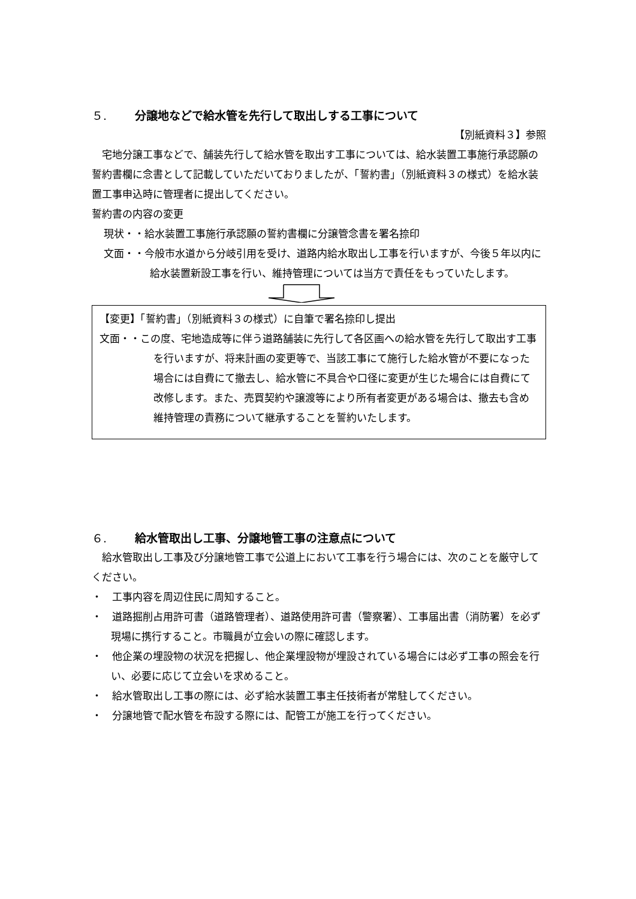５. 分譲地などで給水管を先行して取出しする工事について
【別紙資料３】参照
　宅地分譲工事などで、舗装先行して給水管を取出す工事については、給水装置工事施行承認願の誓約書欄に念書として記載していただいておりましたが、「誓約書」（別紙資料３の様式）を給水装置工事申込時に管理者に提出してください。
誓約書の内容の変更
現状・・給水装置工事施行承認願の誓約書欄に分譲管念書を署名捺印
文面・・今般市水道から分岐引用を受け、道路内給水取出し工事を行いますが、今後５年以内に給水装置新設工事を行い、維持管理については当方で責任をもっていたします。
【変更】「誓約書」（別紙資料３の様式）に自筆で署名捺印し提出
文面・・この度、宅地造成等に伴う道路舗装に先行して各区画への給水管を先行して取出す工事を行いますが、将来計画の変更等で、当該工事にて施行した給水管が不要になった場合には自費にて撤去し、給水管に不具合や口径に変更が生じた場合には自費にて改修します。また、売買契約や譲渡等により所有者変更がある場合は、撤去も含め維持管理の責務について継承することを誓約いたします。
６. 給水管取出し工事、分譲地管工事の注意点について
　給水管取出し工事及び分譲地管工事で公道上において工事を行う場合には、次のことを厳守してください。
・　工事内容を周辺住民に周知すること。
・　道路掘削占用許可書（道路管理者）、道路使用許可書（警察署）、工事届出書（消防署）を必ず現場に携行すること。市職員が立会いの際に確認します。
・　他企業の埋設物の状況を把握し、他企業埋設物が埋設されている場合には必ず工事の照会を行い、必要に応じて立会いを求めること。
・　給水管取出し工事の際には、必ず給水装置工事主任技術者が常駐してください。
・　分譲地管で配水管を布設する際には、配管工が施工を行ってください。